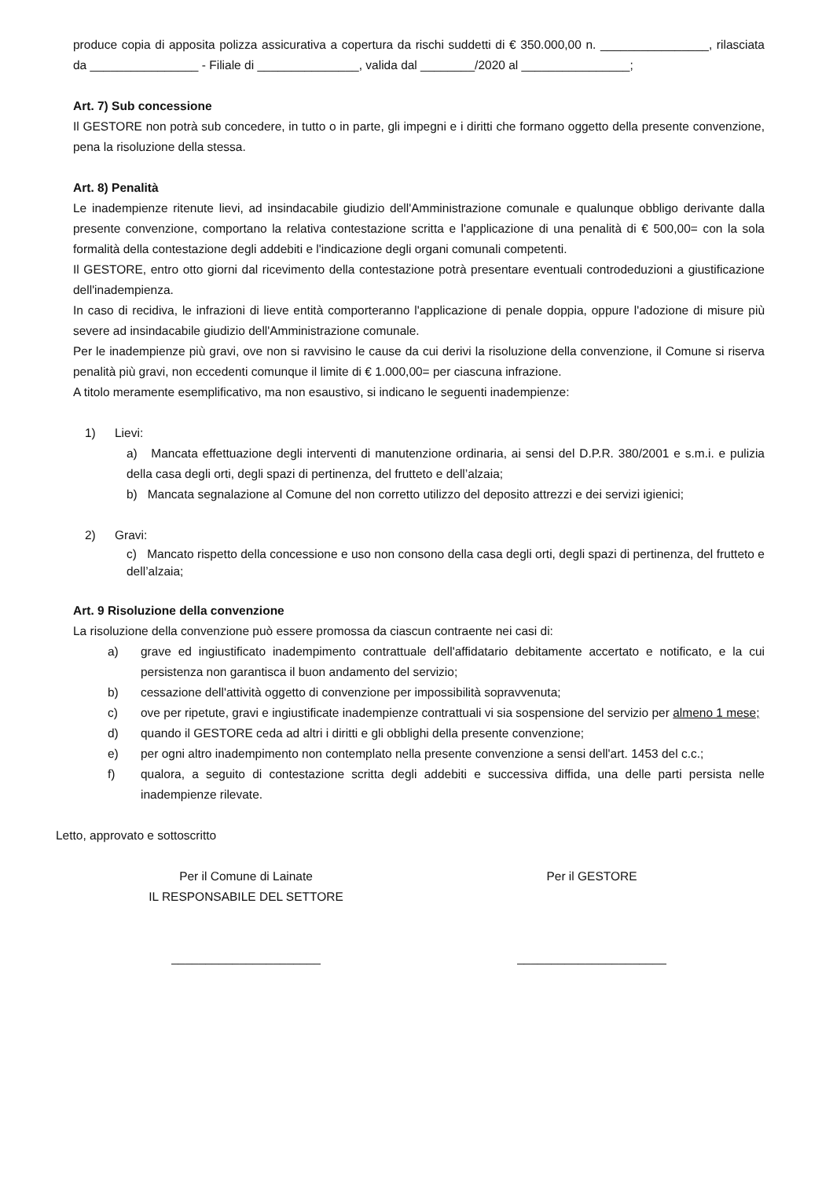produce copia di apposita polizza assicurativa a copertura da rischi suddetti di € 350.000,00 n. ________________, rilasciata da ________________ - Filiale di _______________, valida dal ________/2020 al ________________;
Art. 7) Sub concessione
Il GESTORE non potrà sub concedere, in tutto o in parte, gli impegni e i diritti che formano oggetto della presente convenzione, pena la risoluzione della stessa.
Art. 8) Penalità
Le inadempienze ritenute lievi, ad insindacabile giudizio dell'Amministrazione comunale e qualunque obbligo derivante dalla presente convenzione, comportano la relativa contestazione scritta e l'applicazione di una penalità di € 500,00= con la sola formalità della contestazione degli addebiti e l'indicazione degli organi comunali competenti.
Il GESTORE, entro otto giorni dal ricevimento della contestazione potrà presentare eventuali controdeduzioni a giustificazione dell'inadempienza.
In caso di recidiva, le infrazioni di lieve entità comporteranno l'applicazione di penale doppia, oppure l'adozione di misure più severe ad insindacabile giudizio dell'Amministrazione comunale.
Per le inadempienze più gravi, ove non si ravvisino le cause da cui derivi la risoluzione della convenzione, il Comune si riserva penalità più gravi, non eccedenti comunque il limite di € 1.000,00= per ciascuna infrazione.
A titolo meramente esemplificativo, ma non esaustivo, si indicano le seguenti inadempienze:
1) Lievi:
a) Mancata effettuazione degli interventi di manutenzione ordinaria, ai sensi del D.P.R. 380/2001 e s.m.i. e pulizia della casa degli orti, degli spazi di pertinenza, del frutteto e dell’alzaia;
b) Mancata segnalazione al Comune del non corretto utilizzo del deposito attrezzi e dei servizi igienici;
2) Gravi:
c) Mancato rispetto della concessione e uso non consono della casa degli orti, degli spazi di pertinenza, del frutteto e dell’alzaia;
Art. 9 Risoluzione della convenzione
La risoluzione della convenzione può essere promossa da ciascun contraente nei casi di:
a) grave ed ingiustificato inadempimento contrattuale dell'affidatario debitamente accertato e notificato, e la cui persistenza non garantisca il buon andamento del servizio;
b) cessazione dell'attività oggetto di convenzione per impossibilità sopravvenuta;
c) ove per ripetute, gravi e ingiustificate inadempienze contrattuali vi sia sospensione del servizio per almeno 1 mese;
d) quando il GESTORE ceda ad altri i diritti e gli obblighi della presente convenzione;
e) per ogni altro inadempimento non contemplato nella presente convenzione a sensi dell'art. 1453 del c.c.;
f) qualora, a seguito di contestazione scritta degli addebiti e successiva diffida, una delle parti persista nelle inadempienze rilevate.
Letto, approvato e sottoscritto
Per il Comune di Lainate
IL RESPONSABILE DEL SETTORE
______________________
Per il GESTORE
______________________